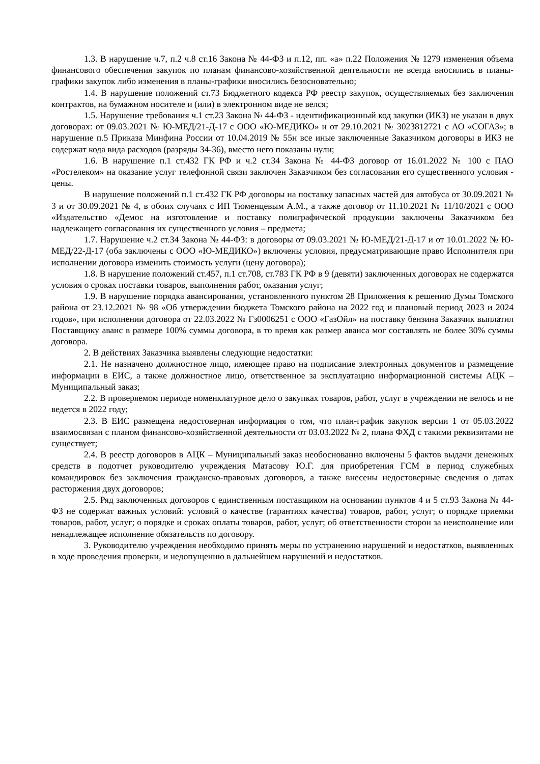1.3. В нарушение ч.7, п.2 ч.8 ст.16 Закона № 44-ФЗ и п.12, пп. «а» п.22 Положения № 1279 изменения объема финансового обеспечения закупок по планам финансово-хозяйственной деятельности не всегда вносились в планы-графики закупок либо изменения в планы-графики вносились безосновательно;
1.4. В нарушение положений ст.73 Бюджетного кодекса РФ реестр закупок, осуществляемых без заключения контрактов, на бумажном носителе и (или) в электронном виде не велся;
1.5. Нарушение требования ч.1 ст.23 Закона № 44-ФЗ - идентификационный код закупки (ИКЗ) не указан в двух договорах: от 09.03.2021 № Ю-МЕД/21-Д-17 с ООО «Ю-МЕДИКО» и от 29.10.2021 № 3023812721 с АО «СОГАЗ»; в нарушение п.5 Приказа Минфина России от 10.04.2019 № 55н все иные заключенные Заказчиком договоры в ИКЗ не содержат кода вида расходов (разряды 34-36), вместо него показаны нули;
1.6. В нарушение п.1 ст.432 ГК РФ и ч.2 ст.34 Закона № 44-ФЗ договор от 16.01.2022 № 100 с ПАО «Ростелеком» на оказание услуг телефонной связи заключен Заказчиком без согласования его существенного условия - цены.
В нарушение положений п.1 ст.432 ГК РФ договоры на поставку запасных частей для автобуса от 30.09.2021 № 3 и от 30.09.2021 № 4, в обоих случаях с ИП Тюменцевым А.М., а также договор от 11.10.2021 № 11/10/2021 с ООО «Издательство «Демос на изготовление и поставку полиграфической продукции заключены Заказчиком без надлежащего согласования их существенного условия – предмета;
1.7. Нарушение ч.2 ст.34 Закона № 44-ФЗ: в договоры от 09.03.2021 № Ю-МЕД/21-Д-17 и от 10.01.2022 № Ю-МЕД/22-Д-17 (оба заключены с ООО «Ю-МЕДИКО») включены условия, предусматривающие право Исполнителя при исполнении договора изменить стоимость услуги (цену договора);
1.8. В нарушение положений ст.457, п.1 ст.708, ст.783 ГК РФ в 9 (девяти) заключенных договорах не содержатся условия о сроках поставки товаров, выполнения работ, оказания услуг;
1.9. В нарушение порядка авансирования, установленного пунктом 28 Приложения к решению Думы Томского района от 23.12.2021 № 98 «Об утверждении бюджета Томского района на 2022 год и плановый период 2023 и 2024 годов», при исполнении договора от 22.03.2022 № Гз0006251 с ООО «ГазОйл» на поставку бензина Заказчик выплатил Поставщику аванс в размере 100% суммы договора, в то время как размер аванса мог составлять не более 30% суммы договора.
2. В действиях Заказчика выявлены следующие недостатки:
2.1. Не назначено должностное лицо, имеющее право на подписание электронных документов и размещение информации в ЕИС, а также должностное лицо, ответственное за эксплуатацию информационной системы АЦК – Муниципальный заказ;
2.2. В проверяемом периоде номенклатурное дело о закупках товаров, работ, услуг в учреждении не велось и не ведется в 2022 году;
2.3. В ЕИС размещена недостоверная информация о том, что план-график закупок версии 1 от 05.03.2022 взаимосвязан с планом финансово-хозяйственной деятельности от 03.03.2022 № 2, плана ФХД с такими реквизитами не существует;
2.4. В реестр договоров в АЦК – Муниципальный заказ необоснованно включены 5 фактов выдачи денежных средств в подотчет руководителю учреждения Матасову Ю.Г. для приобретения ГСМ в период служебных командировок без заключения гражданско-правовых договоров, а также внесены недостоверные сведения о датах расторжения двух договоров;
2.5. Ряд заключенных договоров с единственным поставщиком на основании пунктов 4 и 5 ст.93 Закона № 44-ФЗ не содержат важных условий: условий о качестве (гарантиях качества) товаров, работ, услуг; о порядке приемки товаров, работ, услуг; о порядке и сроках оплаты товаров, работ, услуг; об ответственности сторон за неисполнение или ненадлежащее исполнение обязательств по договору.
3. Руководителю учреждения необходимо принять меры по устранению нарушений и недостатков, выявленных в ходе проведения проверки, и недопущению в дальнейшем нарушений и недостатков.